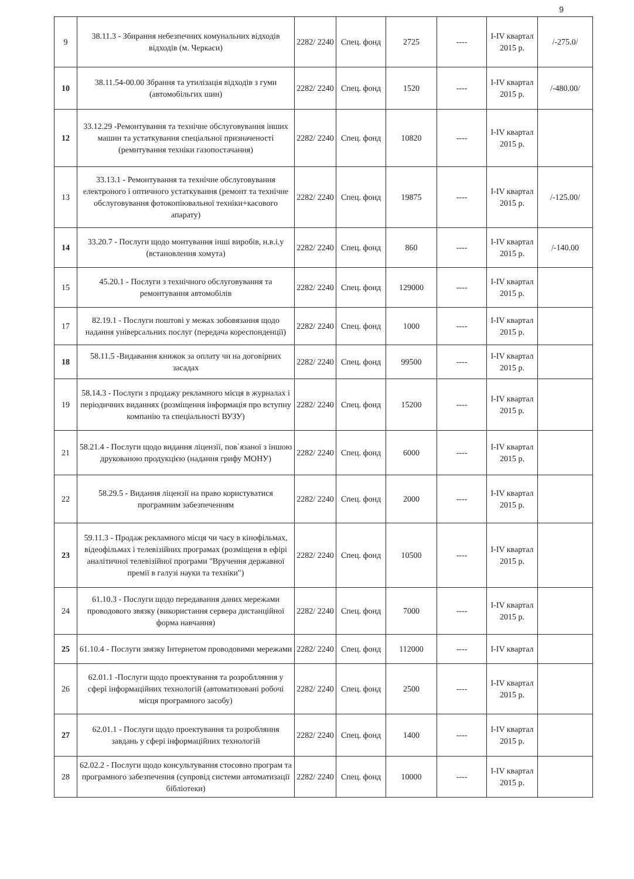9
| 9 | 38.11.3 - Збирання небезпечних комунальних відходів відходів (м. Черкаси) | 2282/ 2240 | Спец. фонд | 2725 | ---- | I-IV квартал 2015 р. | /-275.0/ |
| 10 | 38.11.54-00.00 Збрання та утилізація відходів з гуми (автомобільгих шин) | 2282/ 2240 | Спец. фонд | 1520 | ---- | I-IV квартал 2015 р. | /-480.00/ |
| 12 | 33.12.29 -Ремонтування та технічне обслуговування інших машин та устаткування спеціальної призначеності (ремнтування техніки газопостачання) | 2282/ 2240 | Спец. фонд | 10820 | ---- | I-IV квартал 2015 р. | |
| 13 | 33.13.1 - Ремонтування та технічне обслуговування електроного і оптичного устаткування (ремонт та технічне обслуговування фотокопіювальної техніки+касового апарату) | 2282/ 2240 | Спец. фонд | 19875 | ---- | I-IV квартал 2015 р. | /-125.00/ |
| 14 | 33.20.7 - Послуги щодо монтування інші виробів, н.в.і.у (встановлення хомута) | 2282/ 2240 | Спец. фонд | 860 | ---- | I-IV квартал 2015 р. | /-140.00 |
| 15 | 45.20.1 - Послуги з технічного обслуговування та ремонтування автомобілів | 2282/ 2240 | Спец. фонд | 129000 | ---- | I-IV квартал 2015 р. | |
| 17 | 82.19.1 - Послуги поштові у межах зобовязання щодо надання універсальних послуг (передача кореспонденції) | 2282/ 2240 | Спец. фонд | 1000 | ---- | I-IV квартал 2015 р. | |
| 18 | 58.11.5 -Видавання книжок за оплату чи на договірних засадах | 2282/ 2240 | Спец. фонд | 99500 | ---- | I-IV квартал 2015 р. | |
| 19 | 58.14.3 - Послуги з продажу рекламного місця в журналах і періодичних виданнях (розміщення інформація про вступну компанію та спеціальності ВУЗУ) | 2282/ 2240 | Спец. фонд | 15200 | ---- | I-IV квартал 2015 р. | |
| 21 | 58.21.4 - Послуги щодо видання ліцензії, пов`язаної з іншою друкованою продукцією (надання грифу МОНУ) | 2282/ 2240 | Спец. фонд | 6000 | ---- | I-IV квартал 2015 р. | |
| 22 | 58.29.5 - Видання ліцензії на право користуватися програмним забезпеченням | 2282/ 2240 | Спец. фонд | 2000 | ---- | I-IV квартал 2015 р. | |
| 23 | 59.11.3 - Продаж рекламного місця чи часу в кінофільмах, відеофільмах і телевізійних програмах (розміщеня в ефірі аналітичної телевізійної програми "Вручення державної премії в галузі науки та техніки") | 2282/ 2240 | Спец. фонд | 10500 | ---- | I-IV квартал 2015 р. | |
| 24 | 61.10.3 - Послуги щодо передавання даних мережами проводового звязку (використання сервера дистанційної форма навчання) | 2282/ 2240 | Спец. фонд | 7000 | ---- | I-IV квартал 2015 р. | |
| 25 | 61.10.4 - Послуги звязку Інтернетом проводовими мережами | 2282/ 2240 | Спец. фонд | 112000 | ---- | I-IV квартал | |
| 26 | 62.01.1 -Послуги щодо проектування та розроблляння у сфері інформаційних технологій (автоматизовані робочі місця програмного засобу) | 2282/ 2240 | Спец. фонд | 2500 | ---- | I-IV квартал 2015 р. | |
| 27 | 62.01.1 - Послуги щодо проектування та розробляння завдань у сфері інформаційних технологій | 2282/ 2240 | Спец. фонд | 1400 | ---- | I-IV квартал 2015 р. | |
| 28 | 62.02.2 - Послуги щодо консультування стосовно програм та програмного забезпечення (супровід системи автоматизації бібліотеки) | 2282/ 2240 | Спец. фонд | 10000 | ---- | I-IV квартал 2015 р. | |